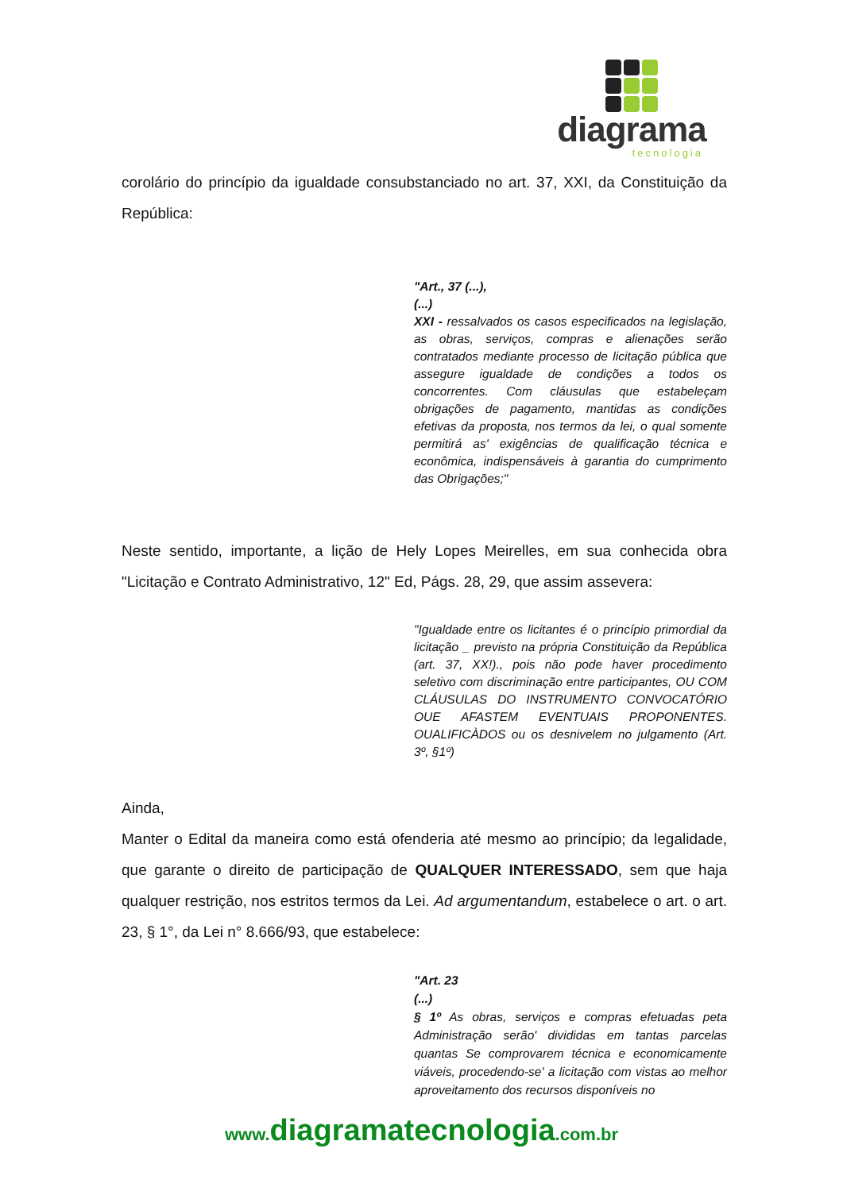diagrama
tecnologia
corolário do princípio da igualdade consubstanciado no art. 37, XXI, da Constituição da República:
"Art., 37 (...),
(...)
XXI - ressalvados os casos especificados na legislação, as obras, serviços, compras e alienações serão contratados mediante processo de licitação pública que assegure igualdade de condições a todos os concorrentes. Com cláusulas que estabeleçam obrigações de pagamento, mantidas as condições efetivas da proposta, nos termos da lei, o qual somente permitirá as' exigências de qualificação técnica e econômica, indispensáveis à garantia do cumprimento das Obrigações;"
Neste sentido, importante, a lição de Hely Lopes Meirelles, em sua conhecida obra "Licitação e Contrato Administrativo, 12" Ed, Págs. 28, 29, que assim assevera:
"Igualdade entre os licitantes é o princípio primordial da licitação _ previsto na própria Constituição da República (art. 37, XX!)., pois não pode haver procedimento seletivo com discriminação entre participantes, OU COM CLÁUSULAS DO INSTRUMENTO CONVOCATÓRIO OUE AFASTEM EVENTUAIS PROPONENTES. OUALIFICÀDOS ou os desnivelem no julgamento (Art. 3º, §1º)
Ainda,
Manter o Edital da maneira como está ofenderia até mesmo ao princípio; da legalidade, que garante o direito de participação de QUALQUER INTERESSADO, sem que haja qualquer restrição, nos estritos termos da Lei. Ad argumentandum, estabelece o art. o art. 23, § 1°, da Lei n° 8.666/93, que estabelece:
"Art. 23
(...)
§ 1º As obras, serviços e compras efetuadas peta Administração serão' divididas em tantas parcelas quantas Se comprovarem técnica e economicamente viáveis, procedendo-se' a licitação com vistas ao melhor aproveitamento dos recursos disponíveis no
www.diagramatecnologia.com.br